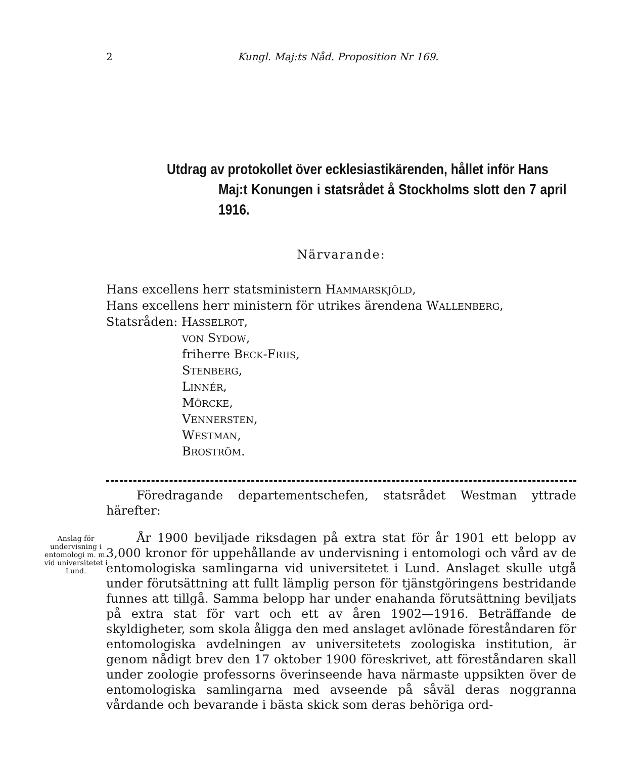2 Kungl. Maj:ts Nåd. Proposition Nr 169.
Utdrag av protokollet över ecklesiastikärenden, hållet inför Hans
Maj:t Konungen i statsrådet å Stockholms slott den 7 april 1916.
Närvarande:
Hans excellens herr statsministern HAMMARSKJÖLD,
Hans excellens herr ministern för utrikes ärendena WALLENBERG,
Statsråden: HASSELROT,
VON SYDOW,
friherre BECK-FRIIS,
STENBERG,
LINNÉR,
MÖRCKE,
VENNERSTEN,
WESTMAN,
BROSTRÖM.
Föredragande departementschefen, statsrådet Westman yttrade härefter:
Anslag för undervisning i entomologi m. m. vid universitetet i Lund.
År 1900 beviljade riksdagen på extra stat för år 1901 ett belopp av 3,000 kronor för uppehållande av undervisning i entomologi och vård av de entomologiska samlingarna vid universitetet i Lund. Anslaget skulle utgå under förutsättning att fullt lämplig person för tjänstgöringens bestridande funnes att tillgå. Samma belopp har under enahanda förutsättning beviljats på extra stat för vart och ett av åren 1902—1916. Beträffande de skyldigheter, som skola åligga den med anslaget avlönade föreståndaren för entomologiska avdelningen av universitetets zoologiska institution, är genom nådigt brev den 17 oktober 1900 föreskrivet, att föreståndaren skall under zoologie professorns överinseende hava närmaste uppsikten över de entomologiska samlingarna med avseende på såväl deras noggranna vårdande och bevarande i bästa skick som deras behöriga ord-